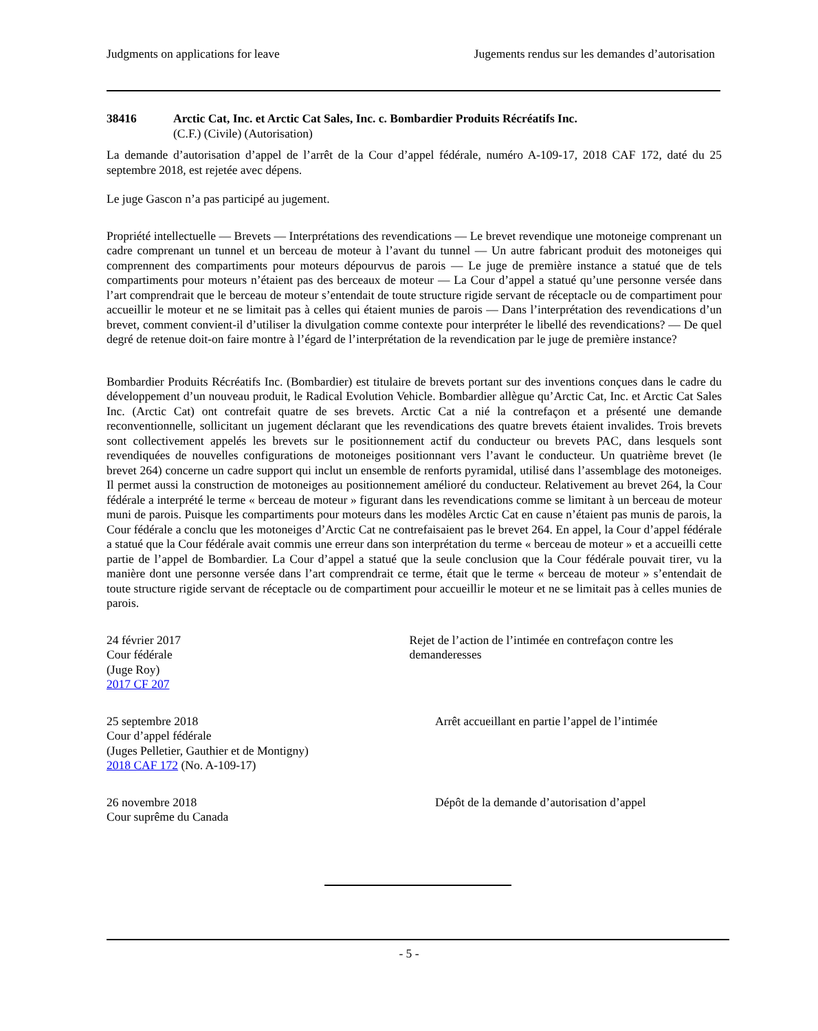Judgments on applications for leave Jugements rendus sur les demandes d’autorisation
38416 Arctic Cat, Inc. et Arctic Cat Sales, Inc. c. Bombardier Produits Récréatifs Inc.
(C.F.) (Civile) (Autorisation)
La demande d’autorisation d’appel de l’arrêt de la Cour d’appel fédérale, numéro A-109-17, 2018 CAF 172, daté du 25 septembre 2018, est rejetée avec dépens.
Le juge Gascon n’a pas participé au jugement.
Propriété intellectuelle — Brevets — Interprétations des revendications — Le brevet revendique une motoneige comprenant un cadre comprenant un tunnel et un berceau de moteur à l’avant du tunnel — Un autre fabricant produit des motoneiges qui comprennent des compartiments pour moteurs dépourvus de parois — Le juge de première instance a statué que de tels compartiments pour moteurs n’étaient pas des berceaux de moteur — La Cour d’appel a statué qu’une personne versée dans l’art comprendrait que le berceau de moteur s’entendait de toute structure rigide servant de réceptacle ou de compartiment pour accueillir le moteur et ne se limitait pas à celles qui étaient munies de parois — Dans l’interprétation des revendications d’un brevet, comment convient-il d’utiliser la divulgation comme contexte pour interpréter le libellé des revendications? — De quel degré de retenue doit-on faire montre à l’égard de l’interprétation de la revendication par le juge de première instance?
Bombardier Produits Récréatifs Inc. (Bombardier) est titulaire de brevets portant sur des inventions conçues dans le cadre du développement d’un nouveau produit, le Radical Evolution Vehicle. Bombardier allègue qu’Arctic Cat, Inc. et Arctic Cat Sales Inc. (Arctic Cat) ont contrefait quatre de ses brevets. Arctic Cat a nié la contrefaçon et a présenté une demande reconventionnelle, sollicitant un jugement déclarant que les revendications des quatre brevets étaient invalides. Trois brevets sont collectivement appelés les brevets sur le positionnement actif du conducteur ou brevets PAC, dans lesquels sont revendiquées de nouvelles configurations de motoneiges positionnant vers l’avant le conducteur. Un quatrième brevet (le brevet 264) concerne un cadre support qui inclut un ensemble de renforts pyramidal, utilisé dans l’assemblage des motoneiges. Il permet aussi la construction de motoneiges au positionnement amélioré du conducteur. Relativement au brevet 264, la Cour fédérale a interprété le terme « berceau de moteur » figurant dans les revendications comme se limitant à un berceau de moteur muni de parois. Puisque les compartiments pour moteurs dans les modèles Arctic Cat en cause n’étaient pas munis de parois, la Cour fédérale a conclu que les motoneiges d’Arctic Cat ne contrefaisaient pas le brevet 264. En appel, la Cour d’appel fédérale a statué que la Cour fédérale avait commis une erreur dans son interprétation du terme « berceau de moteur » et a accueilli cette partie de l’appel de Bombardier. La Cour d’appel a statué que la seule conclusion que la Cour fédérale pouvait tirer, vu la manière dont une personne versée dans l’art comprendrait ce terme, était que le terme « berceau de moteur » s’entendait de toute structure rigide servant de réceptacle ou de compartiment pour accueillir le moteur et ne se limitait pas à celles munies de parois.
24 février 2017
Cour fédérale
(Juge Roy)
2017 CF 207
Rejet de l’action de l’intimée en contrefaçon contre les demanderesses
25 septembre 2018
Cour d’appel fédérale
(Juges Pelletier, Gauthier et de Montigny)
2018 CAF 172 (No. A-109-17)
Arrêt accueillant en partie l’appel de l’intimée
26 novembre 2018
Cour suprême du Canada
Dépôt de la demande d’autorisation d’appel
- 5 -